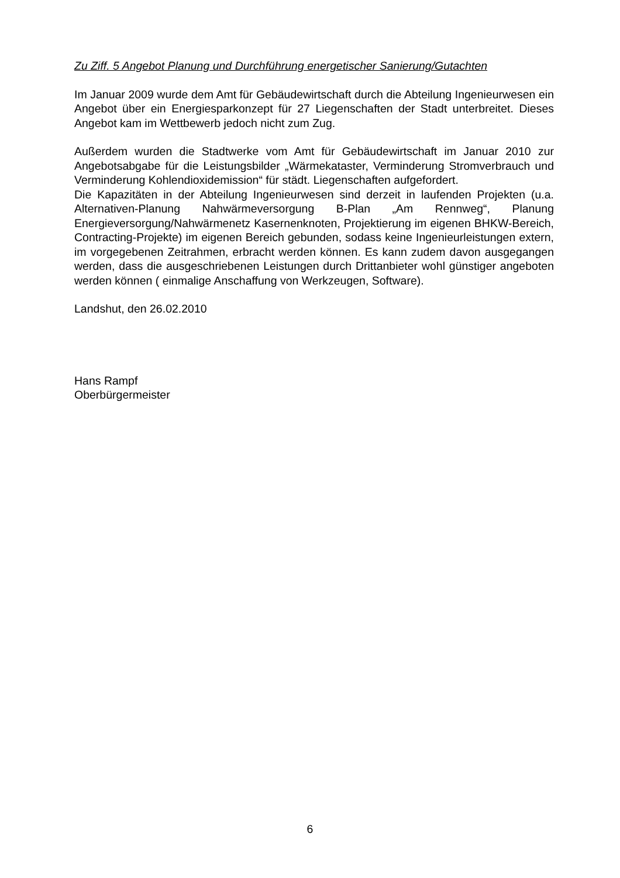Zu Ziff. 5 Angebot Planung und Durchführung energetischer Sanierung/Gutachten
Im Januar 2009 wurde dem Amt für Gebäudewirtschaft durch die Abteilung Ingenieurwesen ein Angebot über ein Energiesparkonzept für 27 Liegenschaften der Stadt unterbreitet. Dieses Angebot kam im Wettbewerb jedoch nicht zum Zug.
Außerdem wurden die Stadtwerke vom Amt für Gebäudewirtschaft im Januar 2010 zur Angebotsabgabe für die Leistungsbilder „Wärmekataster, Verminderung Stromverbrauch und Verminderung Kohlendioxidemission“ für städt. Liegenschaften aufgefordert.
Die Kapazitäten in der Abteilung Ingenieurwesen sind derzeit in laufenden Projekten (u.a. Alternativen-Planung Nahwärmeversorgung B-Plan „Am Rennweg“, Planung Energieversorgung/Nahwärmenetz Kasernenknoten, Projektierung im eigenen BHKW-Bereich, Contracting-Projekte) im eigenen Bereich gebunden, sodass keine Ingenieurleistungen extern, im vorgegebenen Zeitrahmen, erbracht werden können. Es kann zudem davon ausgegangen werden, dass die ausgeschriebenen Leistungen durch Drittanbieter wohl günstiger angeboten werden können ( einmalige Anschaffung von Werkzeugen, Software).
Landshut, den 26.02.2010
Hans Rampf
Oberbürgermeister
6